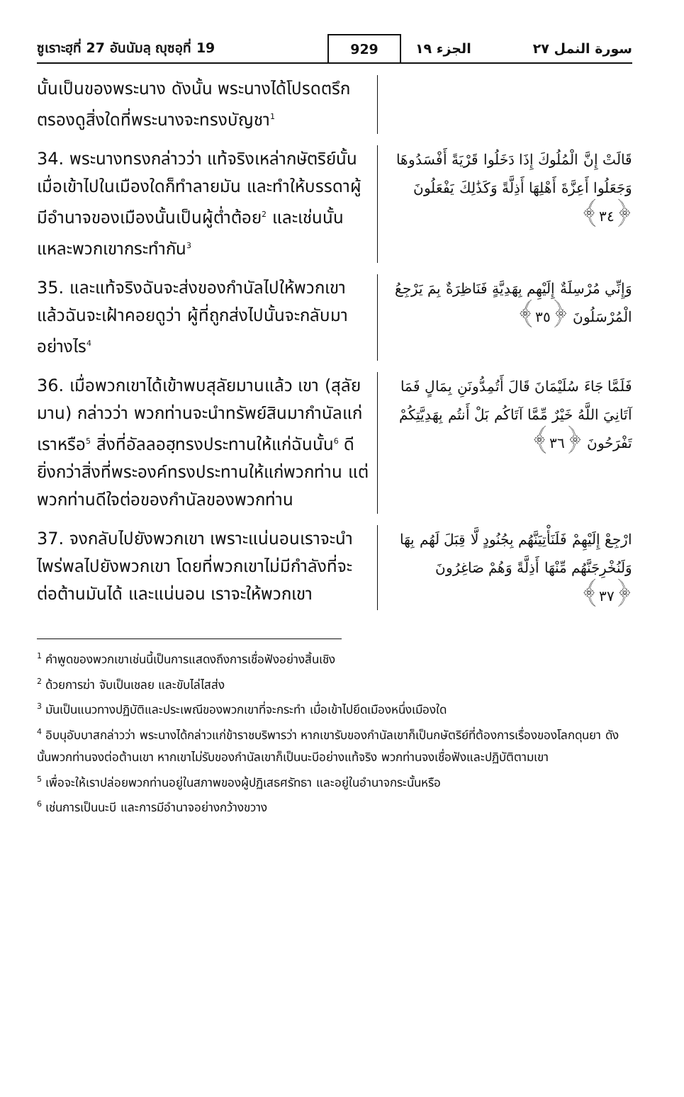ซูเราะฮฺที่ 27 อันนัมลฺ ญุซอฺที่ 19
929
سورة النمل ٢٧ الجزء ١٩
นั้นเป็นของพระนาง ดังนั้น พระนางได้โปรดตรึกตรองดูสิ่งใดที่พระนางจะทรงบัญชา<sup>1</sup>
34. พระนางทรงกล่าวว่า แท้จริงเหล่ากษัตริย์นั้น เมื่อเข้าไปในเมืองใดก็ทำลายมัน และทำให้บรรดาผู้มีอำนาจของเมืองนั้นเป็นผู้ต่ำต้อย<sup>2</sup> และเช่นนั้นแหละพวกเขากระทำกัน<sup>3</sup>
قَالَتْ إِنَّ الْمُلُوكَ إِذَا دَخَلُوا قَرْيَةً أَفْسَدُوهَا وَجَعَلُوا أَعِزَّةَ أَهْلِهَا أَذِلَّةً وَكَذَٰلِكَ يَفْعَلُونَ ﴿٣٤﴾
35. และแท้จริงฉันจะส่งของกำนัลไปให้พวกเขา แล้วฉันจะเฝ้าคอยดูว่า ผู้ที่ถูกส่งไปนั้นจะกลับมาอย่างไร<sup>4</sup>
وَإِنِّي مُرْسِلَةٌ إِلَيْهِم بِهَدِيَّةٍ فَنَاظِرَةٌ بِمَ يَرْجِعُ الْمُرْسَلُونَ ﴿٣٥﴾
36. เมื่อพวกเขาได้เข้าพบสุลัยมานแล้ว เขา (สุลัยมาน) กล่าวว่า พวกท่านจะนำทรัพย์สินมากำนัลแก่เราหรือ<sup>5</sup> สิ่งที่อัลลอฮฺทรงประทานให้แก่ฉันนั้น<sup>6</sup> ดียิ่งกว่าสิ่งที่พระองค์ทรงประทานให้แก่พวกท่าน แต่พวกท่านดีใจต่อของกำนัลของพวกท่าน
فَلَمَّا جَاءَ سُلَيْمَانَ قَالَ أَتُمِدُّونَنِ بِمَالٍ فَمَا آتَانِيَ اللَّهُ خَيْرٌ مِّمَّا آتَاكُم بَلْ أَنتُم بِهَدِيَّتِكُمْ تَفْرَحُونَ ﴿٣٦﴾
37. จงกลับไปยังพวกเขา เพราะแน่นอนเราจะนำไพร่พลไปยังพวกเขา โดยที่พวกเขาไม่มีกำลังที่จะต่อต้านมันได้ และแน่นอน เราจะให้พวกเขา
ارْجِعْ إِلَيْهِمْ فَلَنَأْتِيَنَّهُم بِجُنُودٍ لَّا قِبَلَ لَهُم بِهَا وَلَنُخْرِجَنَّهُم مِّنْهَا أَذِلَّةً وَهُمْ صَاغِرُونَ ﴿٣٧﴾
<sup>1</sup> คำพูดของพวกเขาเช่นนี้เป็นการแสดงถึงการเชื่อฟังอย่างสิ้นเชิง
<sup>2</sup> ด้วยการฆ่า จับเป็นเชลย และขับไล่ไสส่ง
<sup>3</sup> มันเป็นแนวทางปฏิบัติและประเพณีของพวกเขาที่จะกระทำ เมื่อเข้าไปยึดเมืองหนึ่งเมืองใด
<sup>4</sup> อิบนุอับบาสกล่าวว่า พระนางได้กล่าวแก่ข้าราชบริพารว่า หากเขารับของกำนัลเขาก็เป็นกษัตริย์ที่ต้องการเรื่องของโลกดุนยา ดังนั้นพวกท่านจงต่อต้านเขา หากเขาไม่รับของกำนัลเขาก็เป็นนะบีอย่างแท้จริง พวกท่านจงเชื่อฟังและปฏิบัติตามเขา
<sup>5</sup> เพื่อจะให้เราปล่อยพวกท่านอยู่ในสภาพของผู้ปฏิเสธศรัทธา และอยู่ในอำนาจกระนั้นหรือ
<sup>6</sup> เช่นการเป็นนะบี และการมีอำนาจอย่างกว้างขวาง